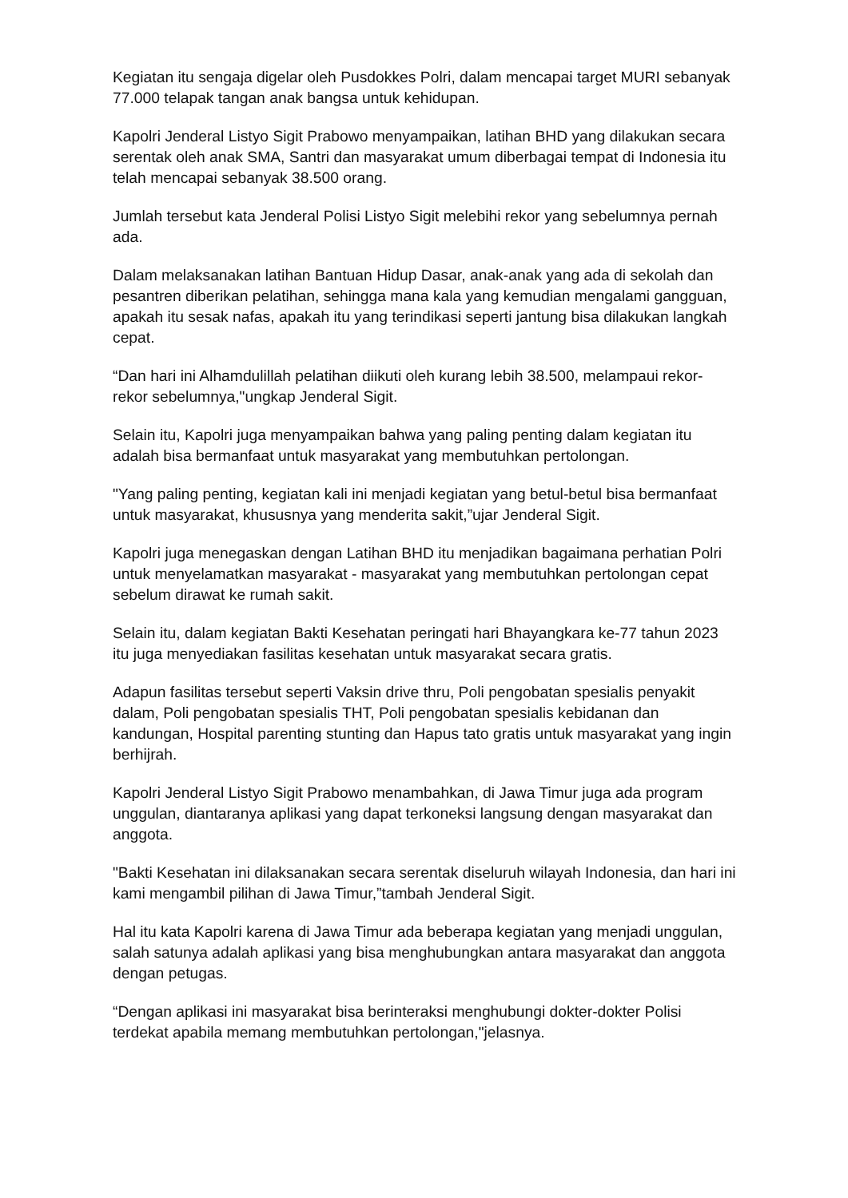Kegiatan itu sengaja digelar oleh Pusdokkes Polri, dalam mencapai target MURI sebanyak 77.000 telapak tangan anak bangsa untuk kehidupan.
Kapolri Jenderal Listyo Sigit Prabowo menyampaikan, latihan BHD yang dilakukan secara serentak oleh anak SMA, Santri dan masyarakat umum diberbagai tempat di Indonesia itu telah mencapai sebanyak 38.500 orang.
Jumlah tersebut kata Jenderal Polisi Listyo Sigit melebihi rekor yang sebelumnya pernah ada.
Dalam melaksanakan latihan Bantuan Hidup Dasar, anak-anak yang ada di sekolah dan pesantren diberikan pelatihan, sehingga mana kala yang kemudian mengalami gangguan, apakah itu sesak nafas, apakah itu yang terindikasi seperti jantung bisa dilakukan langkah cepat.
“Dan hari ini Alhamdulillah pelatihan diikuti oleh kurang lebih 38.500, melampaui rekor-rekor sebelumnya,"ungkap Jenderal Sigit.
Selain itu, Kapolri juga menyampaikan bahwa yang paling penting dalam kegiatan itu adalah bisa bermanfaat untuk masyarakat yang membutuhkan pertolongan.
"Yang paling penting, kegiatan kali ini menjadi kegiatan yang betul-betul bisa bermanfaat untuk masyarakat, khususnya yang menderita sakit,”ujar Jenderal Sigit.
Kapolri juga menegaskan dengan Latihan BHD itu menjadikan bagaimana perhatian Polri untuk menyelamatkan masyarakat - masyarakat yang membutuhkan pertolongan cepat sebelum dirawat ke rumah sakit.
Selain itu, dalam kegiatan Bakti Kesehatan peringati hari Bhayangkara ke-77 tahun 2023 itu juga menyediakan fasilitas kesehatan untuk masyarakat secara gratis.
Adapun fasilitas tersebut seperti Vaksin drive thru, Poli pengobatan spesialis penyakit dalam, Poli pengobatan spesialis THT, Poli pengobatan spesialis kebidanan dan kandungan, Hospital parenting stunting dan Hapus tato gratis untuk masyarakat yang ingin berhijrah.
Kapolri Jenderal Listyo Sigit Prabowo menambahkan, di Jawa Timur juga ada program unggulan, diantaranya aplikasi yang dapat terkoneksi langsung dengan masyarakat dan anggota.
"Bakti Kesehatan ini dilaksanakan secara serentak diseluruh wilayah Indonesia, dan hari ini kami mengambil pilihan di Jawa Timur,”tambah Jenderal Sigit.
Hal itu kata Kapolri karena di Jawa Timur ada beberapa kegiatan yang menjadi unggulan, salah satunya adalah aplikasi yang bisa menghubungkan antara masyarakat dan anggota dengan petugas.
“Dengan aplikasi ini masyarakat bisa berinteraksi menghubungi dokter-dokter Polisi terdekat apabila memang membutuhkan pertolongan,"jelasnya.